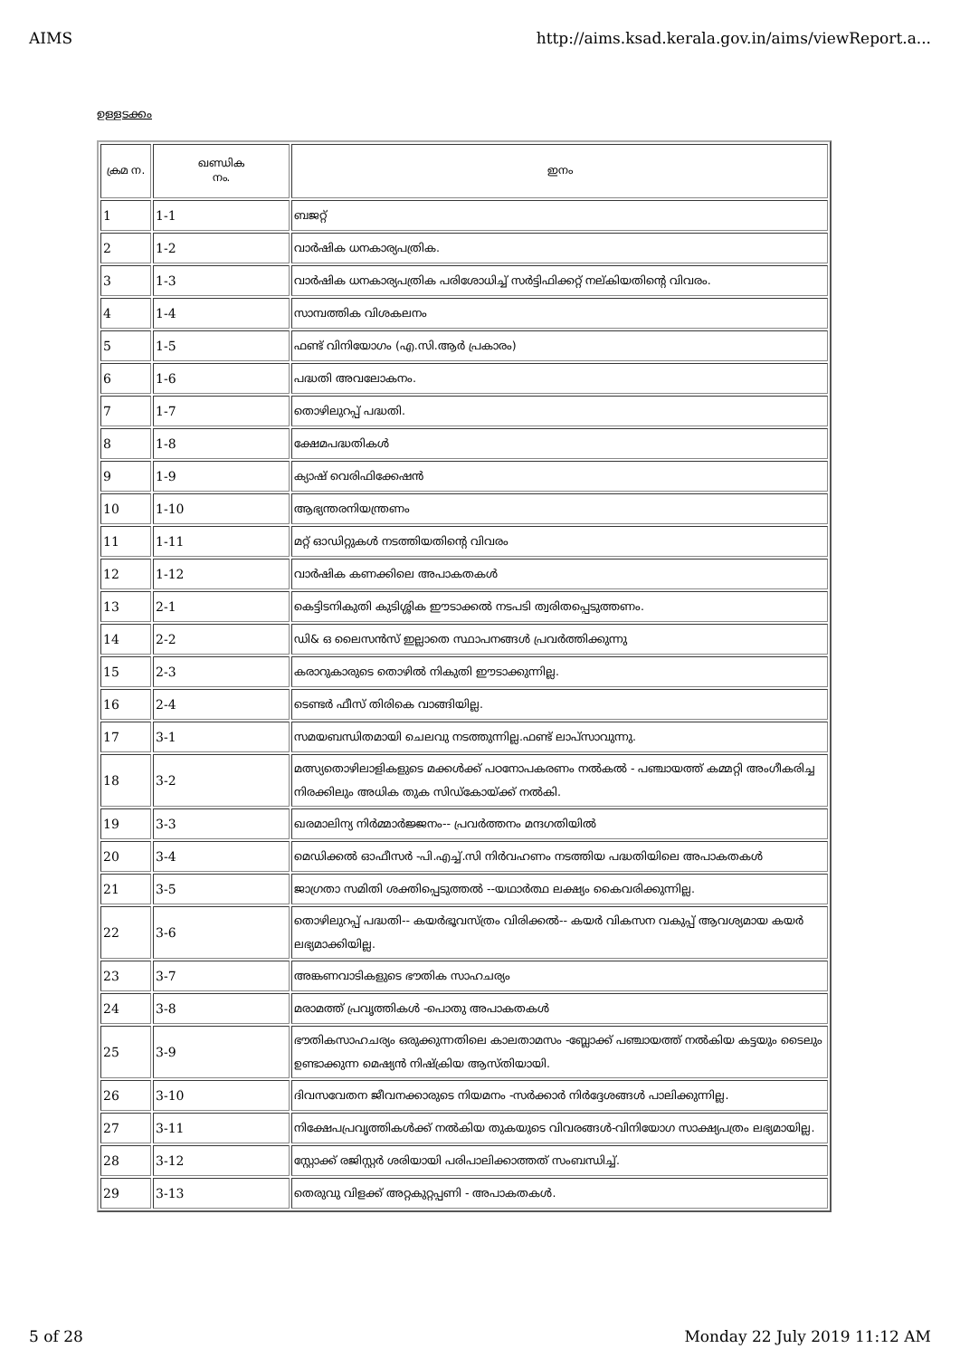AIMS http://aims.ksad.kerala.gov.in/aims/viewReport.a...
ഉള്ളടക്കം
| ക്രമ ന. | ഖണ്ഡിക നം. | ഇനം |
| --- | --- | --- |
| 1 | 1-1 | ബജറ്റ് |
| 2 | 1-2 | വാർഷിക ധനകാര്യപത്രിക. |
| 3 | 1-3 | വാർഷിക ധനകാര്യപത്രിക പരിശോധിച്ച് സർട്ടിഫിക്കറ്റ് നല്കിയതിന്റെ വിവരം. |
| 4 | 1-4 | സാമ്പത്തിക വിശകലനം |
| 5 | 1-5 | ഫണ്ട് വിനിയോഗം (എ.സി.ആർ പ്രകാരം) |
| 6 | 1-6 | പദ്ധതി അവലോകനം. |
| 7 | 1-7 | തൊഴിലുറപ്പ് പദ്ധതി. |
| 8 | 1-8 | ക്ഷേമപദ്ധതികൾ |
| 9 | 1-9 | ക്യാഷ് വെരിഫിക്കേഷൻ |
| 10 | 1-10 | ആഭ്യന്തരനിയന്ത്രണം |
| 11 | 1-11 | മറ്റ് ഓഡിറ്റുകൾ നടത്തിയതിന്റെ വിവരം |
| 12 | 1-12 | വാർഷിക കണക്കിലെ അപാകതകൾ |
| 13 | 2-1 | കെട്ടിടനികുതി കുടിശ്ശിക ഈടാക്കൽ നടപടി ത്വരിതപ്പെടുത്തണം. |
| 14 | 2-2 | ഡി& ഒ ലൈസൻസ് ഇല്ലാതെ സ്ഥാപനങ്ങൾ പ്രവർത്തിക്കുന്നു |
| 15 | 2-3 | കരാറുകാരുടെ തൊഴിൽ നികുതി ഈടാക്കുന്നില്ല. |
| 16 | 2-4 | ടെണ്ടർ ഫീസ് തിരികെ വാങ്ങിയില്ല. |
| 17 | 3-1 | സമയബന്ധിതമായി ചെലവു നടത്തുന്നില്ല.ഫണ്ട് ലാപ്സാവുന്നു. |
| 18 | 3-2 | മത്സ്യതൊഴിലാളികളുടെ മക്കൾക്ക് പഠനോപകരണം നൽകൽ - പഞ്ചായത്ത് കമ്മറ്റി അംഗീകരിച്ച നിരക്കിലും അധിക തുക സിഡ്കോയ്ക്ക് നൽകി. |
| 19 | 3-3 | ഖരമാലിന്യ നിർമ്മാർജ്ജനം-- പ്രവർത്തനം മന്ദഗതിയിൽ |
| 20 | 3-4 | മെഡിക്കൽ ഓഫീസർ -പി.എച്ച്.സി നിർവഹണം നടത്തിയ പദ്ധതിയിലെ അപാകതകൾ |
| 21 | 3-5 | ജാഗ്രതാ സമിതി ശക്തിപ്പെടുത്തൽ --യഥാർത്ഥ ലക്ഷ്യം കൈവരിക്കുന്നില്ല. |
| 22 | 3-6 | തൊഴിലുറപ്പ് പദ്ധതി-- കയർഭൂവസ്ത്രം വിരിക്കൽ-- കയർ വികസന വകുപ്പ് ആവശ്യമായ കയർ ലഭ്യമാക്കിയില്ല. |
| 23 | 3-7 | അങ്കണവാടികളുടെ ഭൗതിക സാഹചര്യം |
| 24 | 3-8 | മരാമത്ത് പ്രവൃത്തികൾ -പൊതു അപാകതകൾ |
| 25 | 3-9 | ഭൗതികസാഹചര്യം ഒരുക്കുന്നതിലെ കാലതാമസം -ബ്ലോക്ക് പഞ്ചായത്ത് നൽകിയ കട്ടയും ടൈലും ഉണ്ടാക്കുന്ന മെഷ്യൻ നിഷ്ക്രിയ ആസ്തിയായി. |
| 26 | 3-10 | ദിവസവേതന ജീവനക്കാരുടെ നിയമനം -സർക്കാർ നിർദ്ദേശങ്ങൾ പാലിക്കുന്നില്ല. |
| 27 | 3-11 | നിക്ഷേപപ്രവൃത്തികൾക്ക് നൽകിയ തുകയുടെ വിവരങ്ങൾ-വിനിയോഗ സാക്ഷ്യപത്രം ലഭ്യമായില്ല. |
| 28 | 3-12 | സ്റ്റോക്ക് രജിസ്റ്റർ ശരിയായി പരിപാലിക്കാത്തത് സംബന്ധിച്ച്. |
| 29 | 3-13 | തെരുവു വിളക്ക് അറ്റകുറ്റപ്പണി - അപാകതകൾ. |
5 of 28 Monday 22 July 2019 11:12 AM